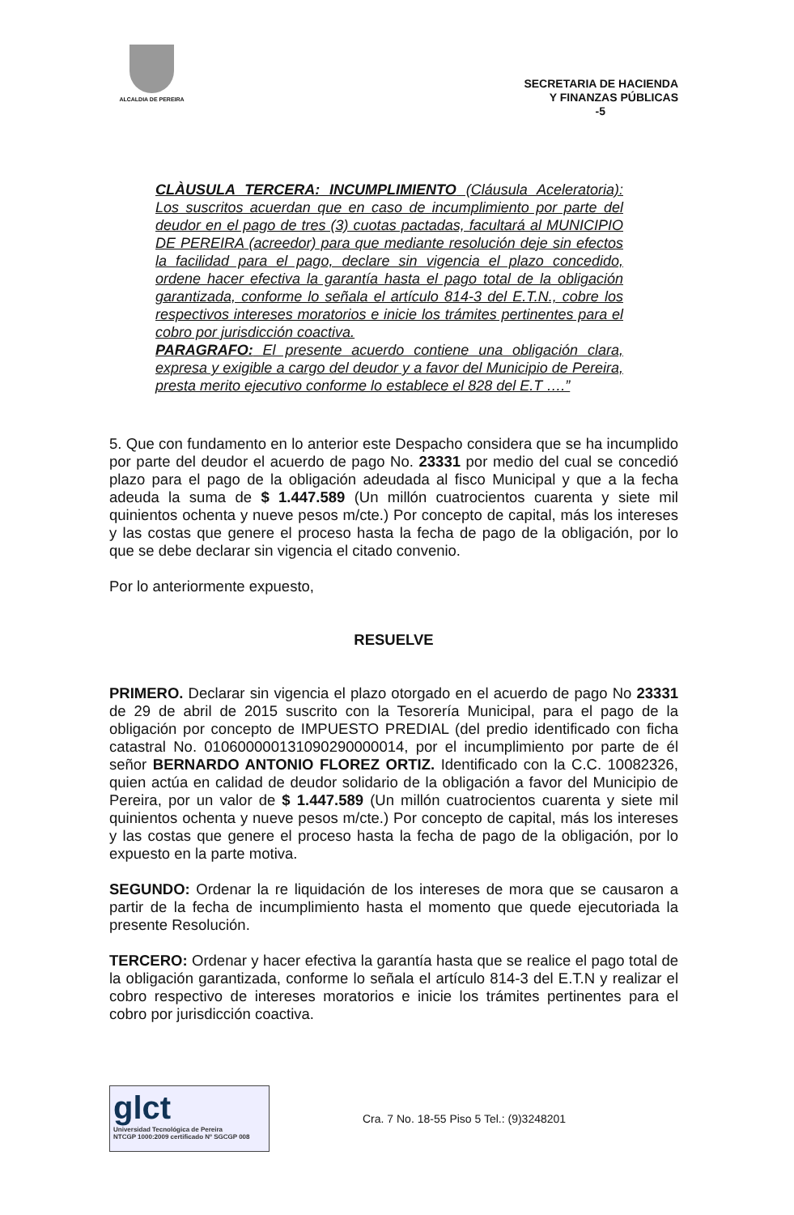ALCALDIA DE PEREIRA
SECRETARIA DE HACIENDA
Y FINANZAS PÚBLICAS
-5
CLÀUSULA TERCERA: INCUMPLIMIENTO (Cláusula Aceleratoria): Los suscritos acuerdan que en caso de incumplimiento por parte del deudor en el pago de tres (3) cuotas pactadas, facultará al MUNICIPIO DE PEREIRA (acreedor) para que mediante resolución deje sin efectos la facilidad para el pago, declare sin vigencia el plazo concedido, ordene hacer efectiva la garantía hasta el pago total de la obligación garantizada, conforme lo señala el artículo 814-3 del E.T.N., cobre los respectivos intereses moratorios e inicie los trámites pertinentes para el cobro por jurisdicción coactiva.
PARAGRAFO: El presente acuerdo contiene una obligación clara, expresa y exigible a cargo del deudor y a favor del Municipio de Pereira, presta merito ejecutivo conforme lo establece el 828 del E.T ….”
5. Que con fundamento en lo anterior este Despacho considera que se ha incumplido por parte del deudor el acuerdo de pago No. 23331 por medio del cual se concedió plazo para el pago de la obligación adeudada al fisco Municipal y que a la fecha adeuda la suma de $ 1.447.589 (Un millón cuatrocientos cuarenta y siete mil quinientos ochenta y nueve pesos m/cte.) Por concepto de capital, más los intereses y las costas que genere el proceso hasta la fecha de pago de la obligación, por lo que se debe declarar sin vigencia el citado convenio.
Por lo anteriormente expuesto,
RESUELVE
PRIMERO. Declarar sin vigencia el plazo otorgado en el acuerdo de pago No 23331 de 29 de abril de 2015 suscrito con la Tesorería Municipal, para el pago de la obligación por concepto de IMPUESTO PREDIAL (del predio identificado con ficha catastral No. 010600000131090290000014, por el incumplimiento por parte de él señor BERNARDO ANTONIO FLOREZ ORTIZ. Identificado con la C.C. 10082326, quien actúa en calidad de deudor solidario de la obligación a favor del Municipio de Pereira, por un valor de $ 1.447.589 (Un millón cuatrocientos cuarenta y siete mil quinientos ochenta y nueve pesos m/cte.) Por concepto de capital, más los intereses y las costas que genere el proceso hasta la fecha de pago de la obligación, por lo expuesto en la parte motiva.
SEGUNDO: Ordenar la re liquidación de los intereses de mora que se causaron a partir de la fecha de incumplimiento hasta el momento que quede ejecutoriada la presente Resolución.
TERCERO: Ordenar y hacer efectiva la garantía hasta que se realice el pago total de la obligación garantizada, conforme lo señala el artículo 814-3 del E.T.N y realizar el cobro respectivo de intereses moratorios e inicie los trámites pertinentes para el cobro por jurisdicción coactiva.
glct
Universidad Tecnológica de Pereira
NTCGP 1000:2009 certificado Nº SGCGP 008
Cra. 7 No. 18-55 Piso 5 Tel.: (9)3248201